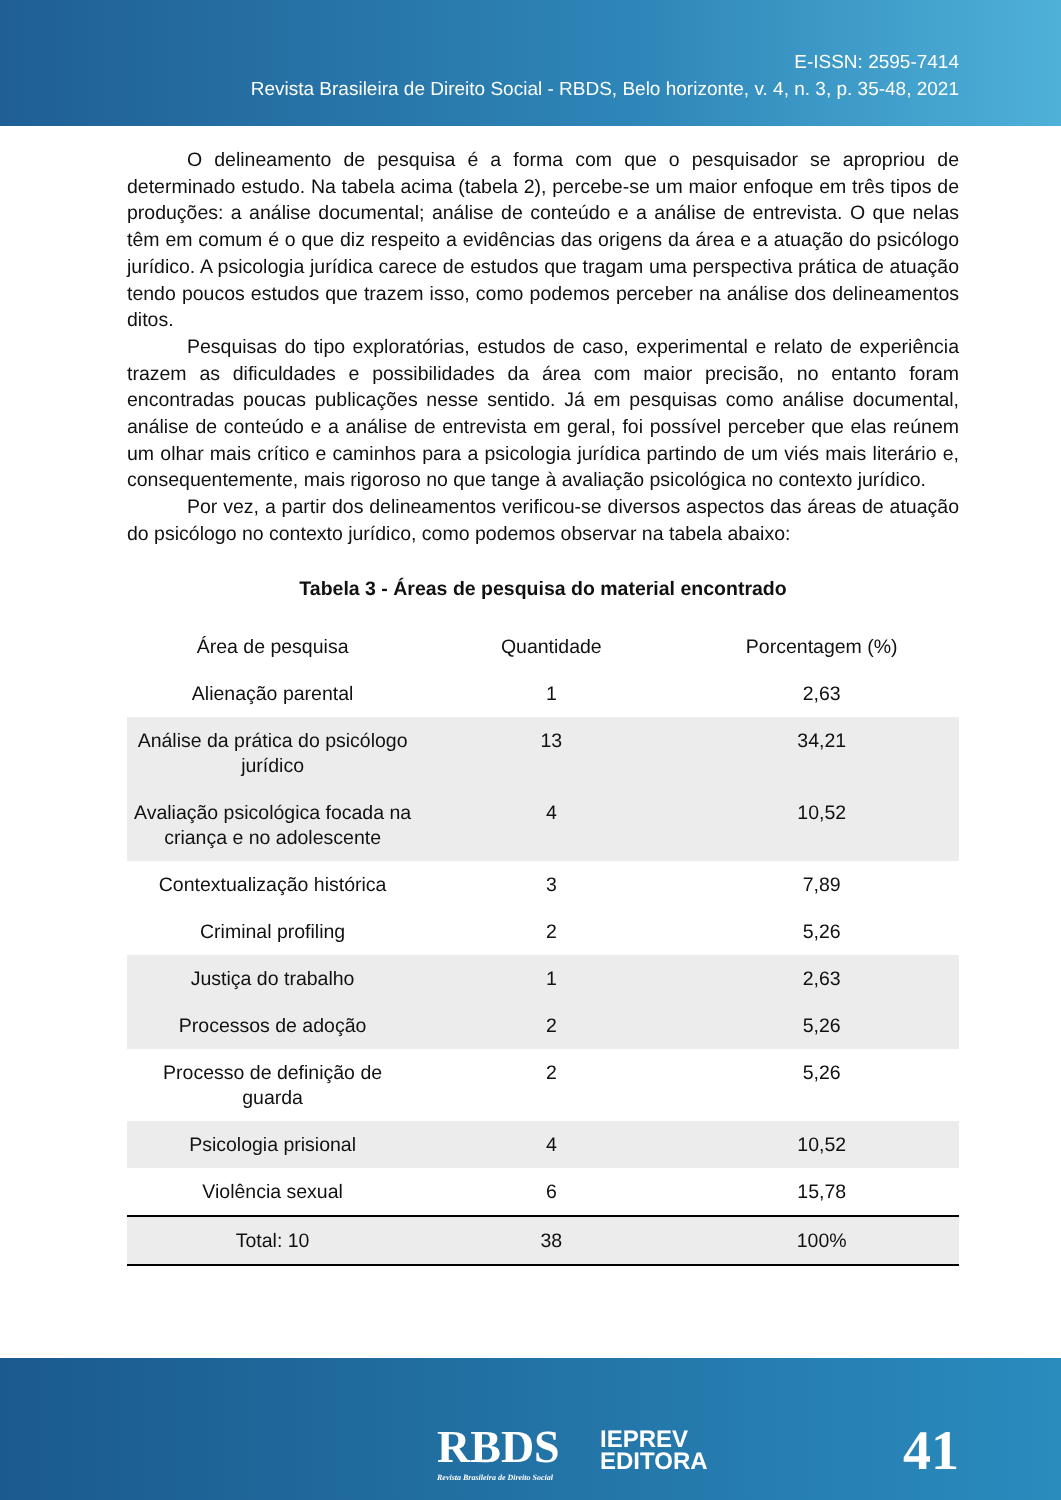E-ISSN: 2595-7414
Revista Brasileira de Direito Social - RBDS, Belo horizonte, v. 4, n. 3, p. 35-48, 2021
O delineamento de pesquisa é a forma com que o pesquisador se apropriou de determinado estudo. Na tabela acima (tabela 2), percebe-se um maior enfoque em três tipos de produções: a análise documental; análise de conteúdo e a análise de entrevista. O que nelas têm em comum é o que diz respeito a evidências das origens da área e a atuação do psicólogo jurídico. A psicologia jurídica carece de estudos que tragam uma perspectiva prática de atuação tendo poucos estudos que trazem isso, como podemos perceber na análise dos delineamentos ditos.
Pesquisas do tipo exploratórias, estudos de caso, experimental e relato de experiência trazem as dificuldades e possibilidades da área com maior precisão, no entanto foram encontradas poucas publicações nesse sentido. Já em pesquisas como análise documental, análise de conteúdo e a análise de entrevista em geral, foi possível perceber que elas reúnem um olhar mais crítico e caminhos para a psicologia jurídica partindo de um viés mais literário e, consequentemente, mais rigoroso no que tange à avaliação psicológica no contexto jurídico.
Por vez, a partir dos delineamentos verificou-se diversos aspectos das áreas de atuação do psicólogo no contexto jurídico, como podemos observar na tabela abaixo:
Tabela 3 - Áreas de pesquisa do material encontrado
| Área de pesquisa | Quantidade | Porcentagem (%) |
| --- | --- | --- |
| Alienação parental | 1 | 2,63 |
| Análise da prática do psicólogo jurídico | 13 | 34,21 |
| Avaliação psicológica focada na criança e no adolescente | 4 | 10,52 |
| Contextualização histórica | 3 | 7,89 |
| Criminal profiling | 2 | 5,26 |
| Justiça do trabalho | 1 | 2,63 |
| Processos de adoção | 2 | 5,26 |
| Processo de definição de guarda | 2 | 5,26 |
| Psicologia prisional | 4 | 10,52 |
| Violência sexual | 6 | 15,78 |
| Total: 10 | 38 | 100% |
RBDS
Revista Brasileira de Direito Social
IEPREV
EDITORA
41